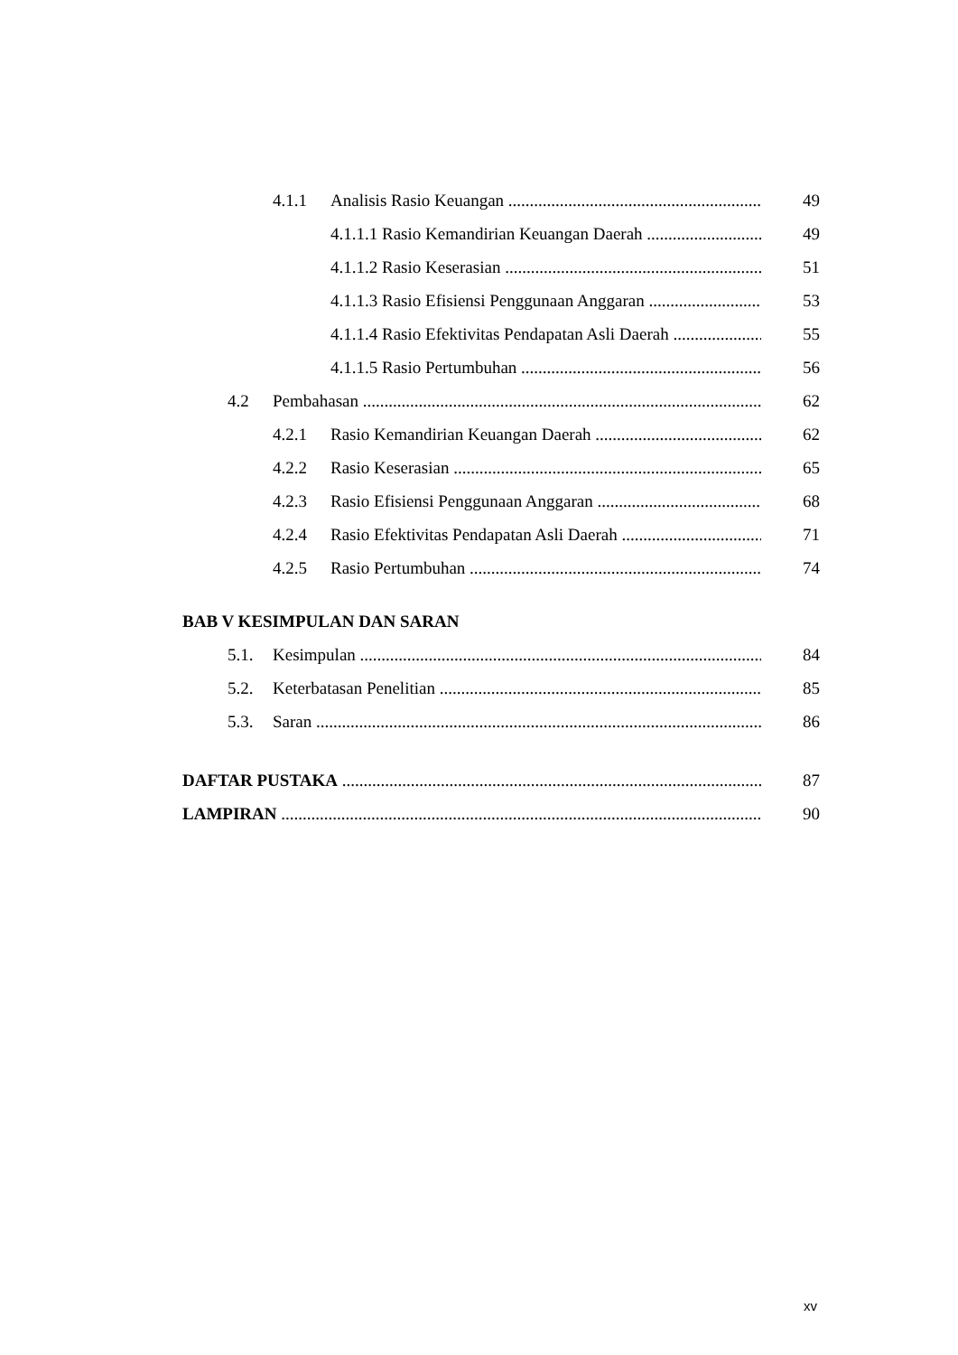4.1.1 Analisis Rasio Keuangan 49
4.1.1.1 Rasio Kemandirian Keuangan Daerah 49
4.1.1.2 Rasio Keserasian 51
4.1.1.3 Rasio Efisiensi Penggunaan Anggaran 53
4.1.1.4 Rasio Efektivitas Pendapatan Asli Daerah 55
4.1.1.5 Rasio Pertumbuhan 56
4.2 Pembahasan 62
4.2.1 Rasio Kemandirian Keuangan Daerah 62
4.2.2 Rasio Keserasian 65
4.2.3 Rasio Efisiensi Penggunaan Anggaran 68
4.2.4 Rasio Efektivitas Pendapatan Asli Daerah 71
4.2.5 Rasio Pertumbuhan 74
BAB V KESIMPULAN DAN SARAN
5.1. Kesimpulan 84
5.2. Keterbatasan Penelitian 85
5.3. Saran 86
DAFTAR PUSTAKA 87
LAMPIRAN 90
xv